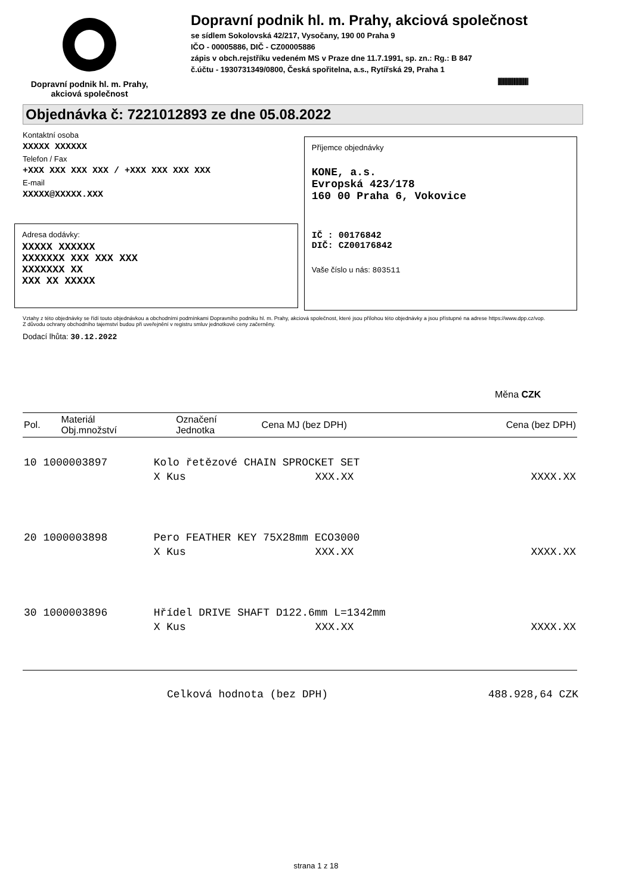Dopravní podnik hl. m. Prahy,
akciová společnost
Dopravní podnik hl. m. Prahy, akciová společnost
se sídlem Sokolovská 42/217, Vysočany, 190 00 Praha 9
IČO - 00005886, DIČ - CZ00005886
zápis v obch.rejstříku vedeném MS v Praze dne 11.7.1991, sp. zn.: Rg.: B 847
č.účtu - 1930731349/0800, Česká spořitelna, a.s., Rytířská 29, Praha 1
|||||||||||||||||||||||||||||||
Objednávka č: 7221012893 ze dne 05.08.2022
Kontaktní osoba
XXXXX XXXXXX
Telefon / Fax
+XXX XXX XXX XXX / +XXX XXX XXX XXX
E-mail
XXXXX@XXXXX.XXX
Adresa dodávky:
XXXXX XXXXXX
XXXXXXX XXX XXX XXX
XXXXXXX XX
XXX XX XXXXX
Příjemce objednávky
KONE, a.s.
Evropská 423/178
160 00 Praha 6, Vokovice
IČ : 00176842
DIČ: CZ00176842
Vaše číslo u nás: 803511
Vztahy z této objednávky se řídí touto objednávkou a obchodními podmínkami Dopravního podniku hl. m. Prahy, akciová společnost, které jsou přílohou této objednávky a jsou přístupné na adrese https://www.dpp.cz/vop.
Z důvodu ochrany obchodního tajemství budou při uveřejnění v registru smluv jednotkové ceny začerněny.
Dodací lhůta: 30.12.2022
Měna CZK
| Pol. | Materiál Obj.množství | Označení Jednotka | Cena MJ (bez DPH) | Cena (bez DPH) |
| --- | --- | --- | --- | --- |
| 10 1000003897 | Kolo řetězové CHAIN SPROCKET SET | | |
| | X Kus | XXX.XX | XXXX.XX |
| 20 1000003898 | Pero FEATHER KEY 75X28mm ECO3000 | | |
| | X Kus | XXX.XX | XXXX.XX |
| 30 1000003896 | Hřídel DRIVE SHAFT D122.6mm L=1342mm | | |
| | X Kus | XXX.XX | XXXX.XX |
Celková hodnota (bez DPH) 488.928,64 CZK
strana 1 z 18